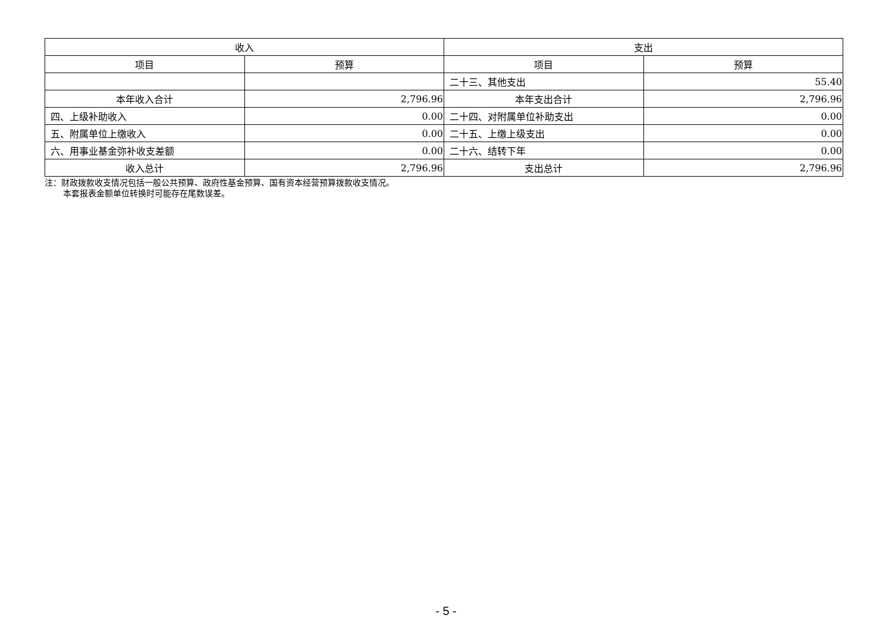| 收入 | | 支出 | |
| --- | --- | --- | --- |
| 项目 | 预算 | 项目 | 预算 |
| | | 二十三、其他支出 | 55.40 |
| 本年收入合计 | 2,796.96 | 本年支出合计 | 2,796.96 |
| 四、上级补助收入 | 0.00 | 二十四、对附属单位补助支出 | 0.00 |
| 五、附属单位上缴收入 | 0.00 | 二十五、上缴上级支出 | 0.00 |
| 六、用事业基金弥补收支差额 | 0.00 | 二十六、结转下年 | 0.00 |
| 收入总计 | 2,796.96 | 支出总计 | 2,796.96 |
注：财政拨款收支情况包括一般公共预算、政府性基金预算、国有资本经营预算拨款收支情况。
本套报表金额单位转换时可能存在尾数误差。
- 5 -